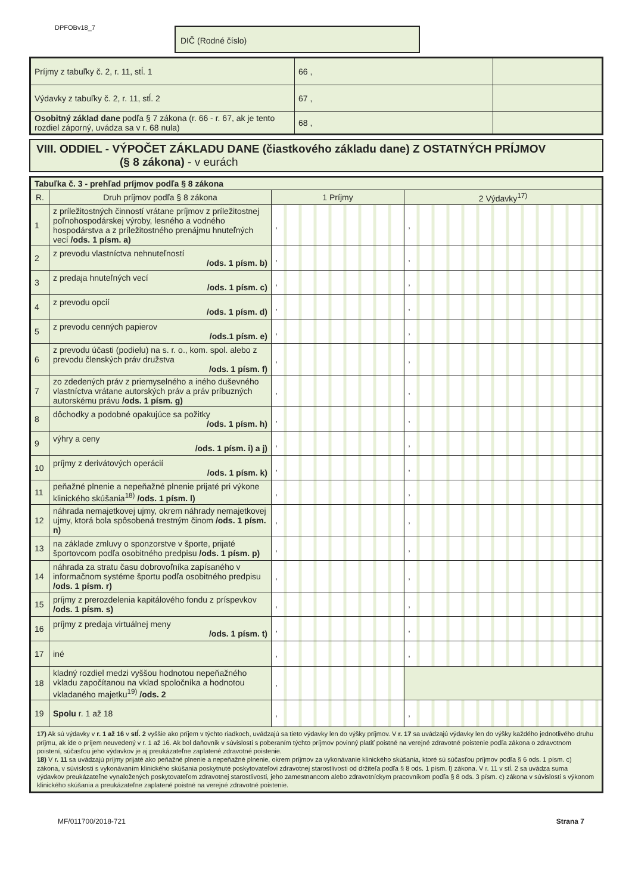DPFOBv18_7 DIČ (Rodné číslo)
| Príjmy z tabuľky č. 2, r. 11, stĺ. 1 | 66 , | |
| Výdavky z tabuľky č. 2, r. 11, stĺ. 2 | 67 , | |
| Osobitný základ dane podľa § 7 zákona (r. 66 - r. 67, ak je tento rozdiel záporný, uvádza sa v r. 68 nula) | 68 , | |
VIII. ODDIEL - VÝPOČET ZÁKLADU DANE (čiastkového základu dane) Z OSTATNÝCH PRÍJMOV
(§ 8 zákona) - v eurách
| Tabuľka č. 3 - prehľad príjmov podľa § 8 zákona | | | |
| R. | Druh príjmov podľa § 8 zákona | 1 Príjmy | 2 Výdavky<sup>17)</sup> |
| 1 | z príležitostných činností vrátane príjmov z príležitostnej poľnohospodárskej výroby, lesného a vodného hospodárstva a z príležitostného prenájmu hnuteľných vecí /ods. 1 písm. a) | , | , |
| 2 | z prevodu vlastníctva nehnuteľností /ods. 1 písm. b) | , | , |
| 3 | z predaja hnuteľných vecí /ods. 1 písm. c) | , | , |
| 4 | z prevodu opcií /ods. 1 písm. d) | , | , |
| 5 | z prevodu cenných papierov /ods.1 písm. e) | , | , |
| 6 | z prevodu účasti (podielu) na s. r. o., kom. spol. alebo z prevodu členských práv družstva /ods. 1 písm. f) | , | , |
| 7 | zo zdedených práv z priemyselného a iného duševného vlastníctva vrátane autorských práv a práv príbuzných autorskému právu /ods. 1 písm. g) | , | , |
| 8 | dôchodky a podobné opakujúce sa požitky /ods. 1 písm. h) | , | , |
| 9 | výhry a ceny /ods. 1 písm. i) a j) | , | , |
| 10 | príjmy z derivátových operácií /ods. 1 písm. k) | , | , |
| 11 | peňažné plnenie a nepeňažné plnenie prijaté pri výkone klinického skúšania<sup>18)</sup> /ods. 1 písm. l) | , | , |
| 12 | náhrada nemajetkovej ujmy, okrem náhrady nemajetkovej ujmy, ktorá bola spôsobená trestným činom /ods. 1 písm. n) | , | , |
| 13 | na základe zmluvy o sponzorstve v športe, prijaté športovcom podľa osobitného predpisu /ods. 1 písm. p) | , | , |
| 14 | náhrada za stratu času dobrovoľníka zapísaného v informačnom systéme športu podľa osobitného predpisu /ods. 1 písm. r) | , | , |
| 15 | príjmy z prerozdelenia kapitálového fondu z príspevkov /ods. 1 písm. s) | , | , |
| 16 | príjmy z predaja virtuálnej meny /ods. 1 písm. t) | , | , |
| 17 | iné | , | , |
| 18 | kladný rozdiel medzi vyššou hodnotou nepeňažného vkladu započítanou na vklad spoločníka a hodnotou vkladaného majetku<sup>19)</sup> /ods. 2 | , | |
| 19 | Spolu r. 1 až 18 | , | , |
| 17) Ak sú výdavky v r. 1 až 16 v stĺ. 2 vyššie ako príjem v týchto riadkoch, uvádzajú sa tieto výdavky len do výšky príjmov. V r. 17 sa uvádzajú výdavky len do výšky každého jednotlivého druhu príjmu, ak ide o príjem neuvedený v r. 1 až 16. Ak bol daňovník v súvislosti s poberaním týchto príjmov povinný platiť poistné na verejné zdravotné poistenie podľa zákona o zdravotnom poistení, súčasťou jeho výdavkov je aj preukázateľne zaplatené zdravotné poistenie. 18) V r. 11 sa uvádzajú príjmy prijaté ako peňažné plnenie a nepeňažné plnenie, okrem príjmov za vykonávanie klinického skúšania, ktoré sú súčasťou príjmov podľa § 6 ods. 1 písm. c) zákona, v súvislosti s vykonávaním klinického skúšania poskytnuté poskytovateľovi zdravotnej starostlivosti od držiteľa podľa § 8 ods. 1 písm. l) zákona. V r. 11 v stĺ. 2 sa uvádza suma výdavkov preukázateľne vynaložených poskytovateľom zdravotnej starostlivosti, jeho zamestnancom alebo zdravotníckym pracovníkom podľa § 8 ods. 3 písm. c) zákona v súvislosti s výkonom klinického skúšania a preukázateľne zaplatené poistné na verejné zdravotné poistenie. | | | |
MF/011700/2018-721 Strana 7